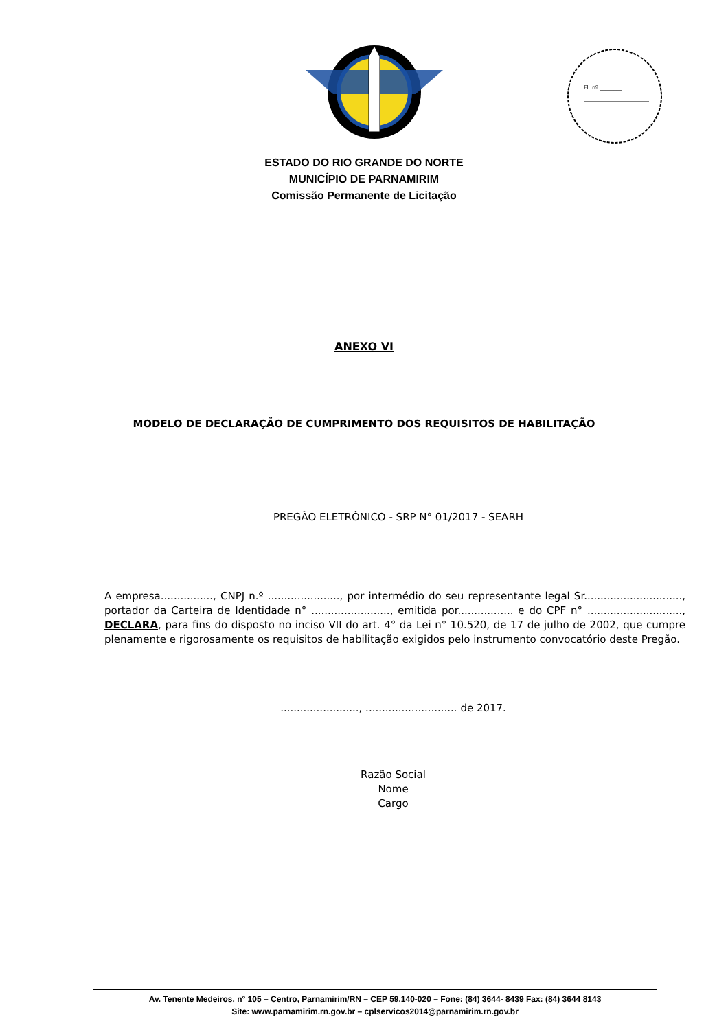Fl. nº ________
ESTADO DO RIO GRANDE DO NORTE
MUNICÍPIO DE PARNAMIRIM
Comissão Permanente de Licitação
ANEXO VI
MODELO DE DECLARAÇÃO DE CUMPRIMENTO DOS REQUISITOS DE HABILITAÇÃO
PREGÃO ELETRÔNICO - SRP N° 01/2017 - SEARH
A empresa................, CNPJ n.º ......................, por intermédio do seu representante legal Sr.............................., portador da Carteira de Identidade n° ........................, emitida por................. e do CPF n° ............................., DECLARA, para fins do disposto no inciso VII do art. 4° da Lei n° 10.520, de 17 de julho de 2002, que cumpre plenamente e rigorosamente os requisitos de habilitação exigidos pelo instrumento convocatório deste Pregão.
........................, ............................ de 2017.
Razão Social
Nome
Cargo
Av. Tenente Medeiros, n° 105 – Centro, Parnamirim/RN – CEP 59.140-020 – Fone: (84) 3644- 8439 Fax: (84) 3644 8143
Site: www.parnamirim.rn.gov.br – cplservicos2014@parnamirim.rn.gov.br